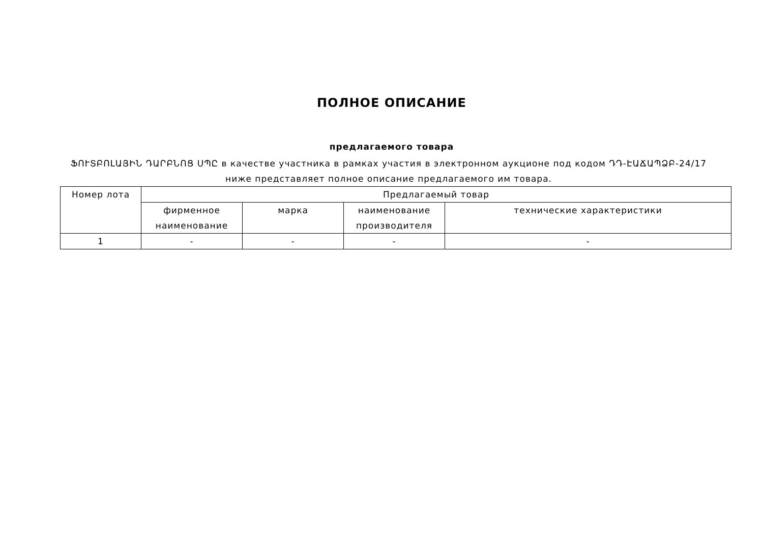ПОЛНОЕ ОПИСАНИЕ
предлагаемого товара
ՖՈՒՏԲՈԼԱՅԻՆ ԴԱՐԲՆՈՑ ՍՊԸ в качестве участника в рамках участия в электронном аукционе под кодом ԴԴ-ԷԱՃԱՊՁԲ-24/17
ниже представляет полное описание предлагаемого им товара.
| Номер лота | Предлагаемый товар | | | |
| --- | --- | --- | --- | --- |
| | фирменное наименование | марка | наименование производителя | технические характеристики |
| 1 | - | - | - | - |